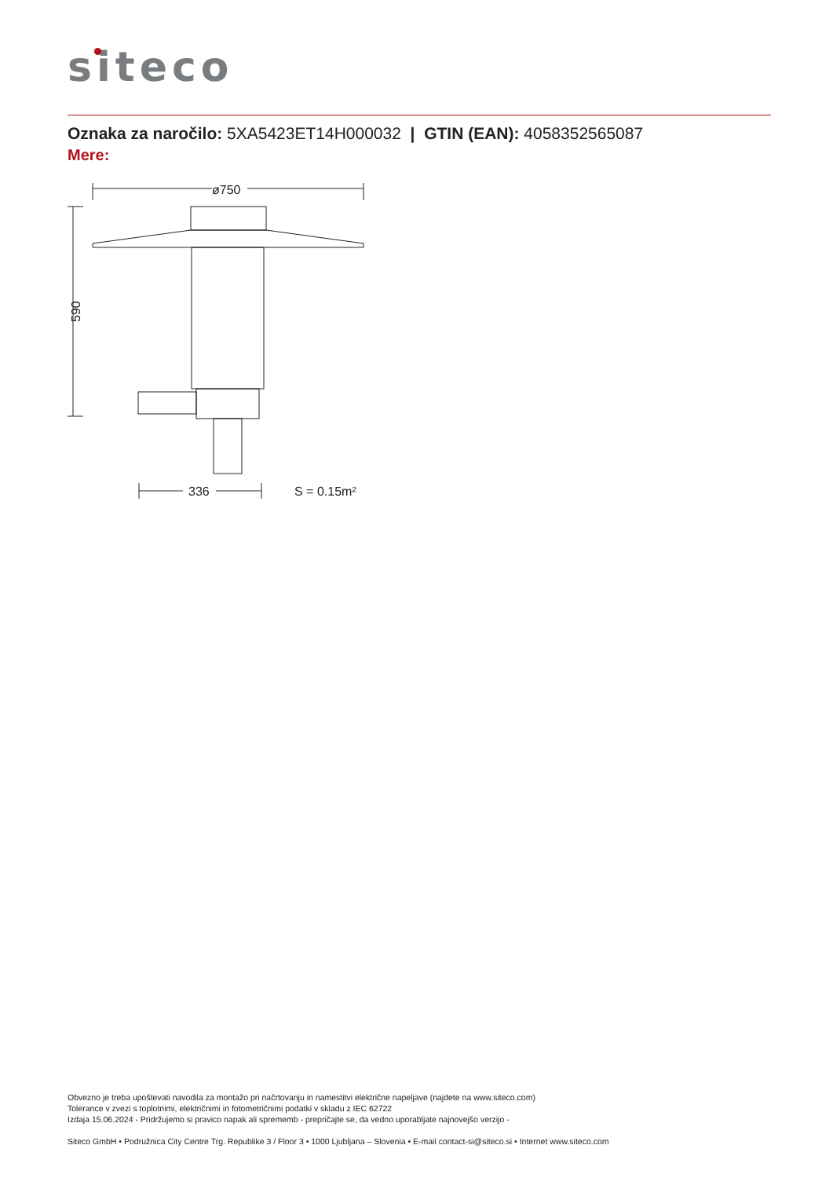siteco
Oznaka za naročilo: 5XA5423ET14H000032 | GTIN (EAN): 4058352565087
Mere:
ø750
590
336
S = 0.15m²
Obvezno je treba upoštevati navodila za montažo pri načrtovanju in namestitvi električne napeljave (najdete na www.siteco.com)
Tolerance v zvezi s toplotnimi, električnimi in fotometričnimi podatki v skladu z IEC 62722
Izdaja 15.06.2024 - Pridržujemo si pravico napak ali sprememb - prepričajte se, da vedno uporabljate najnovejšo verzijo -
Siteco GmbH • Podružnica City Centre Trg. Republike 3 / Floor 3 • 1000 Ljubljana – Slovenia • E-mail contact-si@siteco.si • Internet www.siteco.com